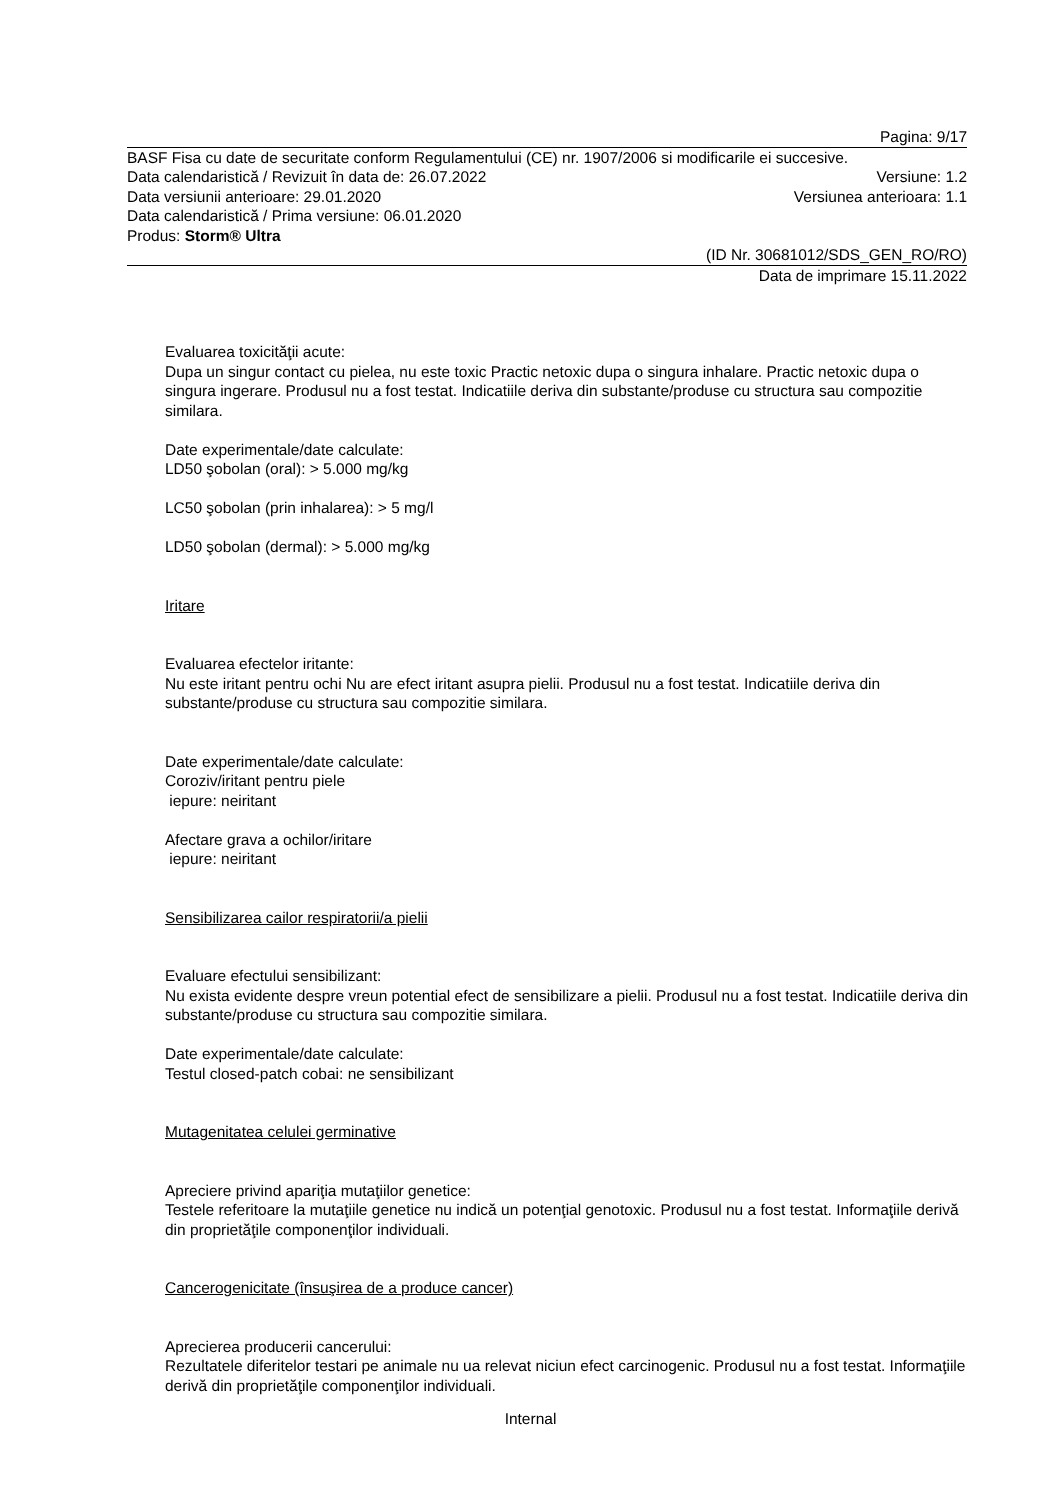Pagina: 9/17
BASF Fisa cu date de securitate conform Regulamentului (CE) nr. 1907/2006 si modificarile ei succesive.
Data calendaristică / Revizuit în data de: 26.07.2022 Versiune: 1.2
Data versiunii anterioare: 29.01.2020 Versiunea anterioara: 1.1
Data calendaristică / Prima versiune: 06.01.2020
Produs: Storm® Ultra
(ID Nr. 30681012/SDS_GEN_RO/RO)
Data de imprimare 15.11.2022
Evaluarea toxicităţii acute:
Dupa un singur contact cu pielea, nu este toxic Practic netoxic dupa o singura inhalare. Practic netoxic dupa o singura ingerare. Produsul nu a fost testat. Indicatiile deriva din substante/produse cu structura sau compozitie similara.
Date experimentale/date calculate:
LD50 şobolan (oral): > 5.000 mg/kg
LC50 şobolan (prin inhalarea): > 5 mg/l
LD50 şobolan (dermal): > 5.000 mg/kg
Iritare
Evaluarea efectelor iritante:
Nu este iritant pentru ochi Nu are efect iritant asupra pielii. Produsul nu a fost testat. Indicatiile deriva din substante/produse cu structura sau compozitie similara.
Date experimentale/date calculate:
Coroziv/iritant pentru piele
iepure: neiritant
Afectare grava a ochilor/iritare
iepure: neiritant
Sensibilizarea cailor respiratorii/a pielii
Evaluare efectului sensibilizant:
Nu exista evidente despre vreun potential efect de sensibilizare a pielii. Produsul nu a fost testat. Indicatiile deriva din substante/produse cu structura sau compozitie similara.
Date experimentale/date calculate:
Testul closed-patch cobai: ne sensibilizant
Mutagenitatea celulei germinative
Apreciere privind apariţia mutaţiilor genetice:
Testele referitoare la mutaţiile genetice nu indică un potenţial genotoxic. Produsul nu a fost testat. Informaţiile derivă din proprietăţile componenţilor individuali.
Cancerogenicitate (însuşirea de a produce cancer)
Aprecierea producerii cancerului:
Rezultatele diferitelor testari pe animale nu ua relevat niciun efect carcinogenic. Produsul nu a fost testat. Informaţiile derivă din proprietăţile componenţilor individuali.
Internal